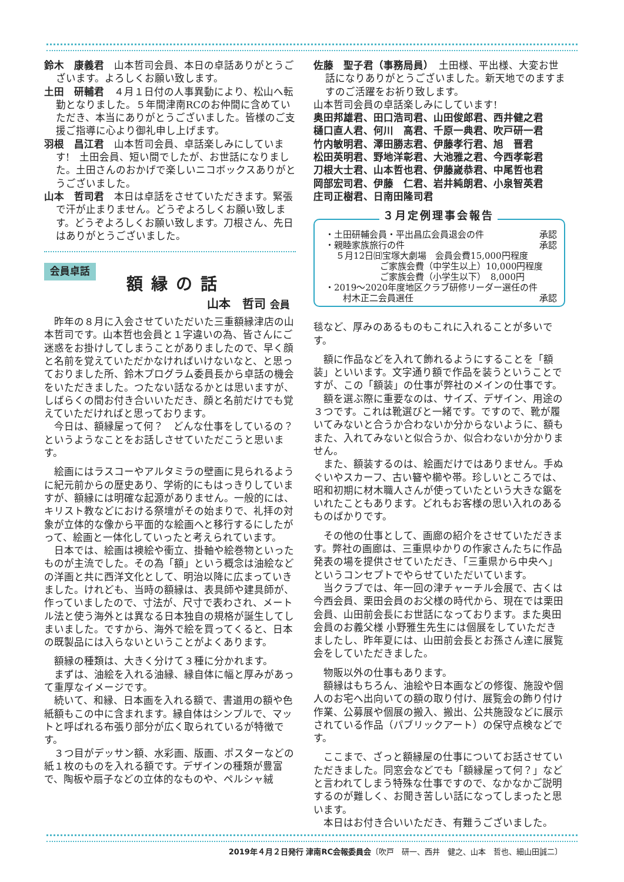鈴木　康義君　山本哲司会員、本日の卓話ありがとうございます。よろしくお願い致します。
土田　研輔君　４月１日付の人事異動により、松山へ転勤となりました。５年間津南RCのお仲間に含めていただき、本当にありがとうございました。皆様のご支援ご指導に心より御礼申し上げます。
羽根　昌江君　山本哲司会員、卓話楽しみにしています!　土田会員、短い間でしたが、お世話になりました。土田さんのおかげで楽しいニコボックスありがとうございました。
山本　哲司君　本日は卓話をさせていただきます。緊張で汗が止まりません。どうぞよろしくお願い致します。どうぞよろしくお願い致します。刀根さん、先日はありがとうございました。
会員卓話
額縁の話
山本　哲司 会員
昨年の８月に入会させていただいた三重額縁津店の山本哲司です。山本哲也会員と１字違いの為、皆さんにご迷惑をお掛けしてしまうことがありましたので、早く顔と名前を覚えていただかなければいけないなと、と思っておりました所、鈴木プログラム委員長から卓話の機会をいただきました。つたない話なるかとは思いますが、しばらくの間お付き合いいただき、顔と名前だけでも覚えていただければと思っております。
今日は、額縁屋って何？　どんな仕事をしているの？　というようなことをお話しさせていただこうと思います。
絵画にはラスコーやアルタミラの壁画に見られるように紀元前からの歴史あり、学術的にもはっきりしていますが、額縁には明確な起源がありません。一般的には、キリスト教などにおける祭壇がその始まりで、礼拝の対象が立体的な像から平面的な絵画へと移行するにしたがって、絵画と一体化していったと考えられています。
日本では、絵画は襖絵や衝立、掛軸や絵巻物といったものが主流でした。その為「額」という概念は油絵などの洋画と共に西洋文化として、明治以降に広まっていきました。けれども、当時の額縁は、表具師や建具師が、作っていましたので、寸法が、尺寸で表わされ、メートル法と使う海外とは異なる日本独自の規格が誕生してしまいました。ですから、海外で絵を買ってくると、日本の既製品には入らないということがよくあります。
額縁の種類は、大きく分けて３種に分かれます。
まずは、油絵を入れる油縁、縁自体に幅と厚みがあって重厚なイメージです。
続いて、和縁、日本画を入れる額で、書道用の額や色紙額もこの中に含まれます。縁自体はシンプルで、マットと呼ばれる布張り部分が広く取られているが特徴です。
３つ目がデッサン額、水彩画、版画、ポスターなどの紙１枚のものを入れる額です。デザインの種類が豊富で、陶板や扇子などの立体的なものや、ペルシャ絨
佐藤　聖子君（事務局員）　土田様、平出様、大変お世話になりありがとうございました。新天地でのますますのご活躍をお祈り致します。
山本哲司会員の卓話楽しみにしています!
奥田邦雄君、田口浩司君、山田俊郎君、西井健之君
樋口直人君、何川　高君、千原一典君、吹戸研一君
竹内敏明君、澤田勝志君、伊藤孝行君、旭　晋君
松田英明君、野地洋彰君、大池雅之君、今西孝彰君
刀根大士君、山本哲也君、伊藤嵗恭君、中尾哲也君
岡部宏司君、伊藤　仁君、岩井純朗君、小泉智英君
庄司正樹君、日南田隆司君
３月定例理事会報告
・土田研輔会員・平出昌広会員退会の件 承認
・親睦家族旅行の件 承認
５月12日㈰宝塚大劇場　会員会費15,000円程度
ご家族会費（中学生以上）10,000円程度
ご家族会費（小学生以下）　8,000円
・2019～2020年度地区クラブ研修リーダー選任の件
村木正二会員選任 承認
毯など、厚みのあるものもこれに入れることが多いです。
額に作品などを入れて飾れるようにすることを「額装」といいます。文字通り額で作品を装うということですが、この「額装」の仕事が弊社のメインの仕事です。
額を選ぶ際に重要なのは、サイズ、デザイン、用途の３つです。これは靴選びと一緒です。ですので、靴が履いてみないと合うか合わないか分からないように、額もまた、入れてみないと似合うか、似合わないか分かりません。
また、額装するのは、絵画だけではありません。手ぬぐいやスカーフ、古い簪や櫛や帯。珍しいところでは、昭和初期に材木職人さんが使っていたという大きな鋸をいれたこともあります。どれもお客様の思い入れのあるものばかりです。
その他の仕事として、画廊の紹介をさせていただきます。弊社の画廊は、三重県ゆかりの作家さんたちに作品発表の場を提供させていただき、「三重県から中央へ」というコンセプトでやらせていただいています。
当クラブでは、年一回の津チャーチル会展で、古くは今西会員、栗田会員のお父様の時代から、現在では栗田会員、山田前会長にお世話になっております。また奥田会員のお義父様 小野雅生先生には個展をしていただきましたし、昨年夏には、山田前会長とお孫さん達に展覧会をしていただきました。
物販以外の仕事もあります。
額縁はもちろん、油絵や日本画などの修復、施設や個人のお宅へ出向いての額の取り付け、展覧会の飾り付け作業、公募展や個展の搬入、搬出、公共施設などに展示されている作品（パブリックアート）の保守点検などです。
ここまで、ざっと額縁屋の仕事についてお話させていただきました。同窓会などでも「額縁屋って何？」などと言われてしまう特殊な仕事ですので、なかなかご説明するのが難しく、お聞き苦しい話になってしまったと思います。
本日はお付き合いいただき、有難うございました。
2019年４月２日発行 津南RC会報委員会〔吹戸　研一、西井　健之、山本　哲也、細山田誠二〕